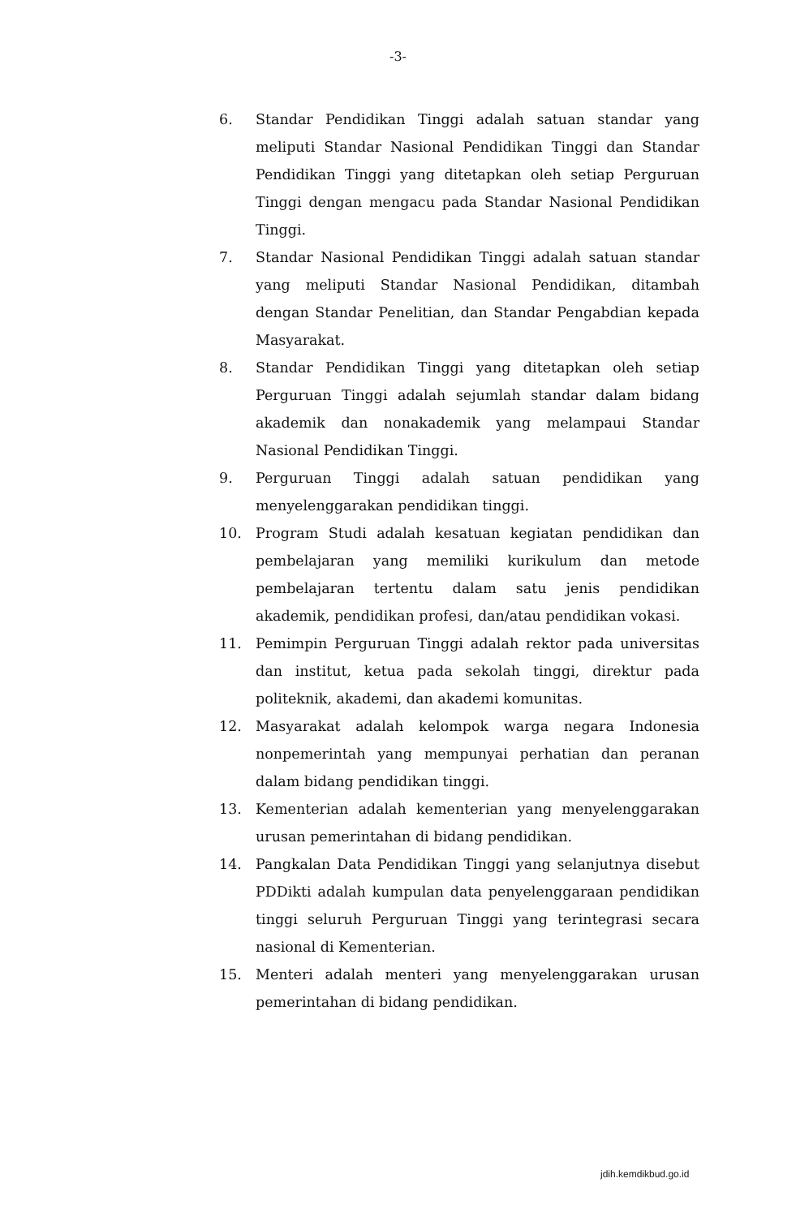-3-
6. Standar Pendidikan Tinggi adalah satuan standar yang meliputi Standar Nasional Pendidikan Tinggi dan Standar Pendidikan Tinggi yang ditetapkan oleh setiap Perguruan Tinggi dengan mengacu pada Standar Nasional Pendidikan Tinggi.
7. Standar Nasional Pendidikan Tinggi adalah satuan standar yang meliputi Standar Nasional Pendidikan, ditambah dengan Standar Penelitian, dan Standar Pengabdian kepada Masyarakat.
8. Standar Pendidikan Tinggi yang ditetapkan oleh setiap Perguruan Tinggi adalah sejumlah standar dalam bidang akademik dan nonakademik yang melampaui Standar Nasional Pendidikan Tinggi.
9. Perguruan Tinggi adalah satuan pendidikan yang menyelenggarakan pendidikan tinggi.
10. Program Studi adalah kesatuan kegiatan pendidikan dan pembelajaran yang memiliki kurikulum dan metode pembelajaran tertentu dalam satu jenis pendidikan akademik, pendidikan profesi, dan/atau pendidikan vokasi.
11. Pemimpin Perguruan Tinggi adalah rektor pada universitas dan institut, ketua pada sekolah tinggi, direktur pada politeknik, akademi, dan akademi komunitas.
12. Masyarakat adalah kelompok warga negara Indonesia nonpemerintah yang mempunyai perhatian dan peranan dalam bidang pendidikan tinggi.
13. Kementerian adalah kementerian yang menyelenggarakan urusan pemerintahan di bidang pendidikan.
14. Pangkalan Data Pendidikan Tinggi yang selanjutnya disebut PDDikti adalah kumpulan data penyelenggaraan pendidikan tinggi seluruh Perguruan Tinggi yang terintegrasi secara nasional di Kementerian.
15. Menteri adalah menteri yang menyelenggarakan urusan pemerintahan di bidang pendidikan.
jdih.kemdikbud.go.id